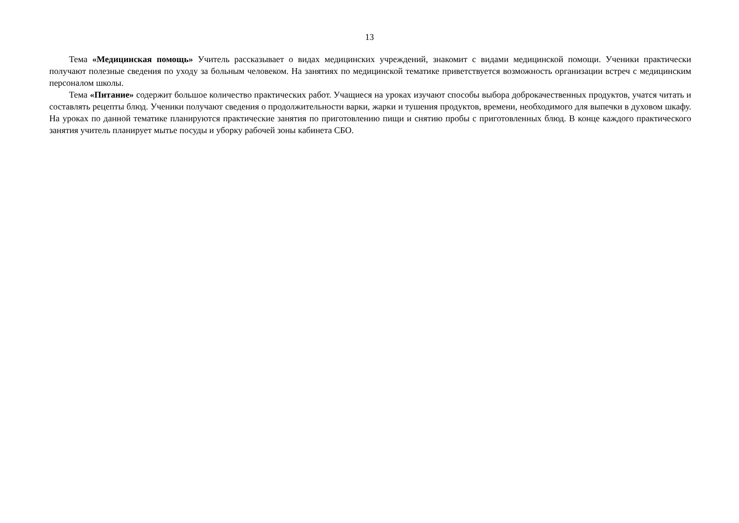13
Тема «Медицинская помощь» Учитель рассказывает о видах медицинских учреждений, знакомит с видами медицинской помощи. Ученики практически получают полезные сведения по уходу за больным человеком. На занятиях по медицинской тематике приветствуется возможность организации встреч с медицинским персоналом школы.
Тема «Питание» содержит большое количество практических работ. Учащиеся на уроках изучают способы выбора доброкачественных продуктов, учатся читать и составлять рецепты блюд. Ученики получают сведения о продолжительности варки, жарки и тушения продуктов, времени, необходимого для выпечки в духовом шкафу. На уроках по данной тематике планируются практические занятия по приготовлению пищи и снятию пробы с приготовленных блюд. В конце каждого практического занятия учитель планирует мытье посуды и уборку рабочей зоны кабинета СБО.